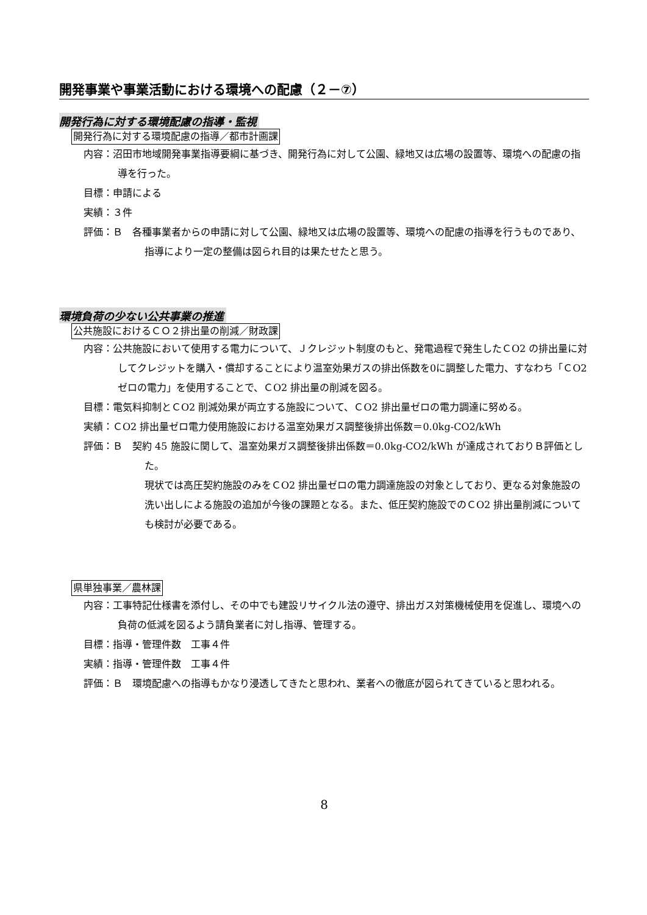開発事業や事業活動における環境への配慮（２－⑦）
開発行為に対する環境配慮の指導・監視
開発行為に対する環境配慮の指導／都市計画課
内容：沼田市地域開発事業指導要綱に基づき、開発行為に対して公園、緑地又は広場の設置等、環境への配慮の指導を行った。
目標：申請による
実績：３件
評価：Ｂ　各種事業者からの申請に対して公園、緑地又は広場の設置等、環境への配慮の指導を行うものであり、指導により一定の整備は図られ目的は果たせたと思う。
環境負荷の少ない公共事業の推進
公共施設におけるＣＯ２排出量の削減／財政課
内容：公共施設において使用する電力について、Ｊクレジット制度のもと、発電過程で発生したＣO2 の排出量に対してクレジットを購入・償却することにより温室効果ガスの排出係数を0に調整した電力、すなわち「ＣO2 ゼロの電力」を使用することで、ＣO2 排出量の削減を図る。
目標：電気料抑制とＣO2 削減効果が両立する施設について、ＣO2 排出量ゼロの電力調達に努める。
実績：ＣO2 排出量ゼロ電力使用施設における温室効果ガス調整後排出係数＝0.0kg-CO2/kWh
評価：Ｂ　契約 45 施設に関して、温室効果ガス調整後排出係数＝0.0kg-CO2/kWh が達成されておりＢ評価とした。
現状では高圧契約施設のみをＣO2 排出量ゼロの電力調達施設の対象としており、更なる対象施設の洗い出しによる施設の追加が今後の課題となる。また、低圧契約施設でのＣO2 排出量削減についても検討が必要である。
県単独事業／農林課
内容：工事特記仕様書を添付し、その中でも建設リサイクル法の遵守、排出ガス対策機械使用を促進し、環境への負荷の低減を図るよう請負業者に対し指導、管理する。
目標：指導・管理件数　工事４件
実績：指導・管理件数　工事４件
評価：Ｂ　環境配慮への指導もかなり浸透してきたと思われ、業者への徹底が図られてきていると思われる。
8